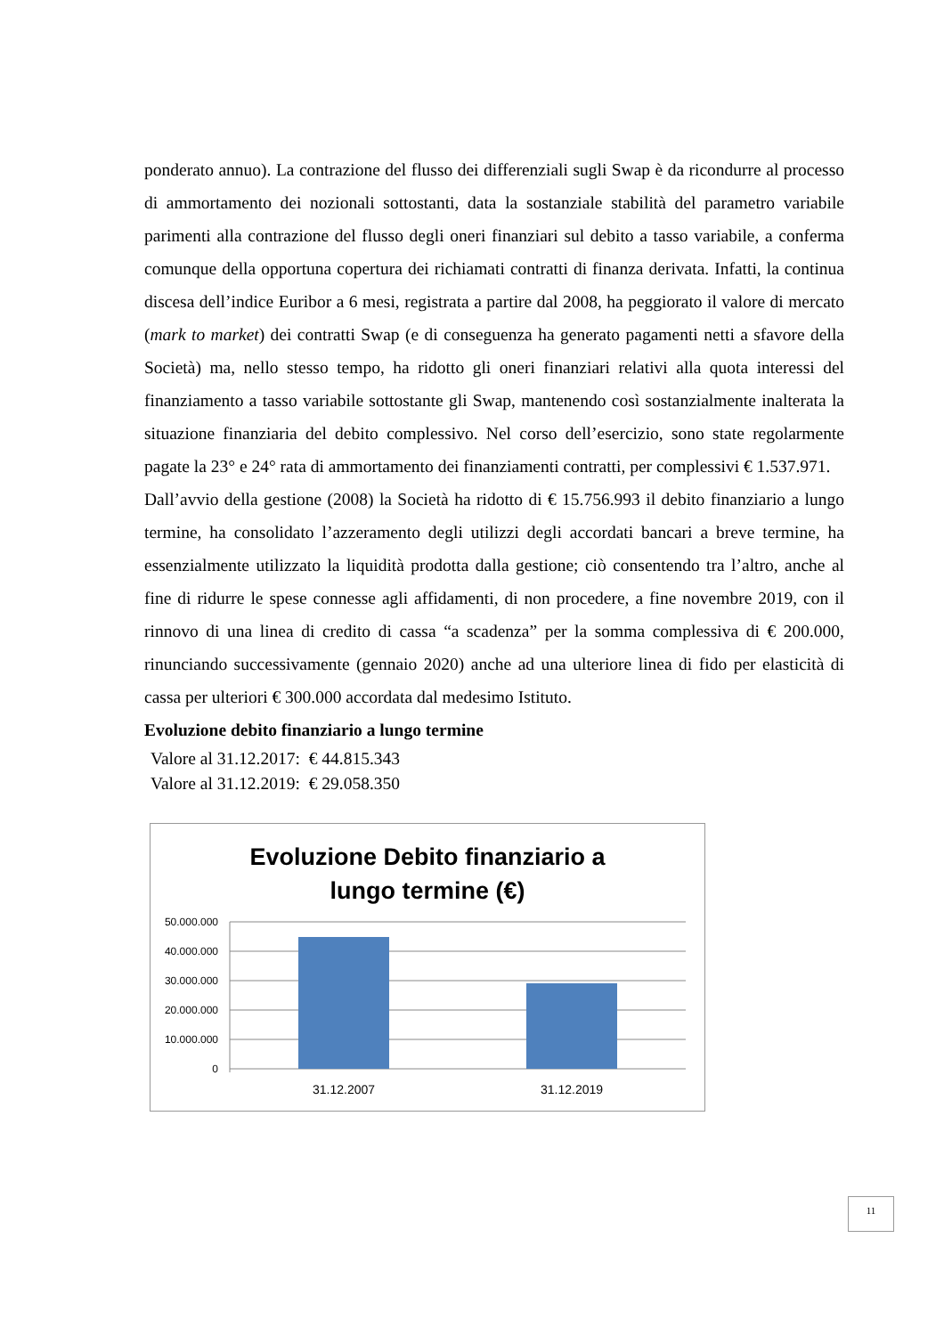ponderato annuo). La contrazione del flusso dei differenziali sugli Swap è da ricondurre al processo di ammortamento dei nozionali sottostanti, data la sostanziale stabilità del parametro variabile parimenti alla contrazione del flusso degli oneri finanziari sul debito a tasso variabile, a conferma comunque della opportuna copertura dei richiamati contratti di finanza derivata. Infatti, la continua discesa dell’indice Euribor a 6 mesi, registrata a partire dal 2008, ha peggiorato il valore di mercato (mark to market) dei contratti Swap (e di conseguenza ha generato pagamenti netti a sfavore della Società) ma, nello stesso tempo, ha ridotto gli oneri finanziari relativi alla quota interessi del finanziamento a tasso variabile sottostante gli Swap, mantenendo così sostanzialmente inalterata la situazione finanziaria del debito complessivo. Nel corso dell’esercizio, sono state regolarmente pagate la 23° e 24° rata di ammortamento dei finanziamenti contratti, per complessivi € 1.537.971.
Dall’avvio della gestione (2008) la Società ha ridotto di € 15.756.993 il debito finanziario a lungo termine, ha consolidato l’azzeramento degli utilizzi degli accordati bancari a breve termine, ha essenzialmente utilizzato la liquidità prodotta dalla gestione; ciò consentendo tra l’altro, anche al fine di ridurre le spese connesse agli affidamenti, di non procedere, a fine novembre 2019, con il rinnovo di una linea di credito di cassa “a scadenza” per la somma complessiva di € 200.000, rinunciando successivamente (gennaio 2020) anche ad una ulteriore linea di fido per elasticità di cassa per ulteriori € 300.000 accordata dal medesimo Istituto.
Evoluzione debito finanziario a lungo termine
Valore al 31.12.2017: € 44.815.343
Valore al 31.12.2019: € 29.058.350
Evoluzione Debito finanziario a
lungo termine (€)
50.000.000
40.000.000
30.000.000
20.000.000
10.000.000
0
31.12.2007
31.12.2019
11